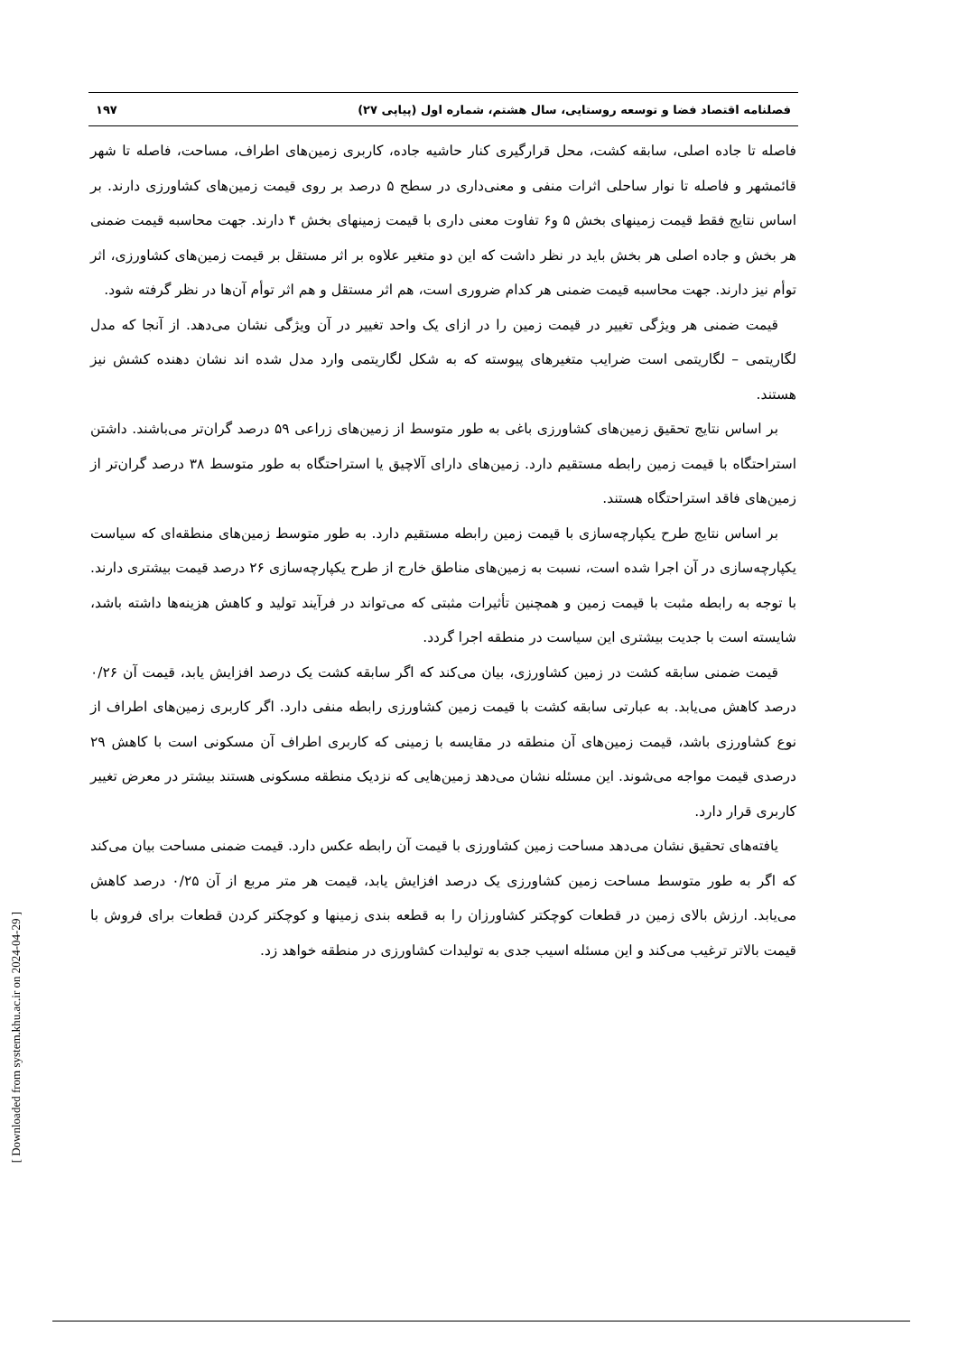فصلنامه اقتصاد فضا و توسعه روستایی، سال هشتم، شماره اول (پیاپی ۲۷) ۱۹۷
فاصله تا جاده اصلی، سابقه کشت، محل قرارگیری کنار حاشیه جاده، کاربری زمین‌های اطراف، مساحت، فاصله تا شهر قائمشهر و فاصله تا نوار ساحلی اثرات منفی و معنی‌داری در سطح ۵ درصد بر روی قیمت زمین‌های کشاورزی دارند. بر اساس نتایج فقط قیمت زمینهای بخش ۵ و۶ تفاوت معنی داری با قیمت زمینهای بخش ۴ دارند. جهت محاسبه قیمت ضمنی هر بخش و جاده اصلی هر بخش باید در نظر داشت که این دو متغیر علاوه بر اثر مستقل بر قیمت زمین‌های کشاورزی، اثر توأم نیز دارند. جهت محاسبه قیمت ضمنی هر کدام ضروری است، هم اثر مستقل و هم اثر توأم آن‌ها در نظر گرفته شود.
قیمت ضمنی هر ویژگی تغییر در قیمت زمین را در ازای یک واحد تغییر در آن ویژگی نشان می‌دهد. از آنجا که مدل لگاریتمی – لگاریتمی است ضرایب متغیرهای پیوسته که به شکل لگاریتمی وارد مدل شده اند نشان دهنده کشش نیز هستند.
بر اساس نتایج تحقیق زمین‌های کشاورزی باغی به طور متوسط از زمین‌های زراعی ۵۹ درصد گران‌تر می‌باشند. داشتن استراحتگاه با قیمت زمین رابطه مستقیم دارد. زمین‌های دارای آلاچیق یا استراحتگاه به طور متوسط ۳۸ درصد گران‌تر از زمین‌های فاقد استراحتگاه هستند.
بر اساس نتایج طرح یکپارچه‌سازی با قیمت زمین رابطه مستقیم دارد. به طور متوسط زمین‌های منطقه‌ای که سیاست یکپارچه‌سازی در آن اجرا شده است، نسبت به زمین‌های مناطق خارج از طرح یکپارچه‌سازی ۲۶ درصد قیمت بیشتری دارند. با توجه به رابطه مثبت با قیمت زمین و همچنین تأثیرات مثبتی که می‌تواند در فرآیند تولید و کاهش هزینه‌ها داشته باشد، شایسته است با جدیت بیشتری این سیاست در منطقه اجرا گردد.
قیمت ضمنی سابقه کشت در زمین کشاورزی، بیان می‌کند که اگر سابقه کشت یک درصد افزایش یابد، قیمت آن ۰/۲۶ درصد کاهش می‌یابد. به عبارتی سابقه کشت با قیمت زمین کشاورزی رابطه منفی دارد. اگر کاربری زمین‌های اطراف از نوع کشاورزی باشد، قیمت زمین‌های آن منطقه در مقایسه با زمینی که کاربری اطراف آن مسکونی است با کاهش ۲۹ درصدی قیمت مواجه می‌شوند. این مسئله نشان می‌دهد زمین‌هایی که نزدیک منطقه مسکونی هستند بیشتر در معرض تغییر کاربری قرار دارد.
یافته‌های تحقیق نشان می‌دهد مساحت زمین کشاورزی با قیمت آن رابطه عکس دارد. قیمت ضمنی مساحت بیان می‌کند که اگر به طور متوسط مساحت زمین کشاورزی یک درصد افزایش یابد، قیمت هر متر مربع از آن ۰/۲۵ درصد کاهش می‌یابد. ارزش بالای زمین در قطعات کوچکتر کشاورزان را به قطعه بندی زمینها و کوچکتر کردن قطعات برای فروش با قیمت بالاتر ترغیب می‌کند و این مسئله اسیب جدی به تولیدات کشاورزی در منطقه خواهد زد.
[ Downloaded from system.khu.ac.ir on 2024-04-29 ]